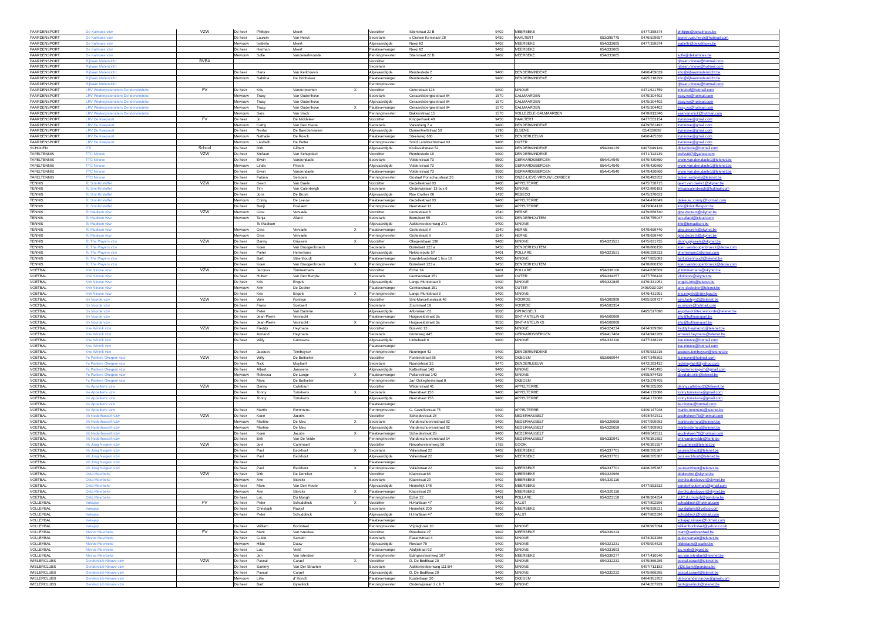| PAARDENSPORT | De Kalmoes vzw | VZW | De heer | Philippe | Meert | | Voorzitter | Stierstraat 22 B | 9402 | MEERBEKE | | 0477/358374 | philippe@dekalmoes.be |
| PAARDENSPORT | De Kalmoes vzw | | De heer | Laurein | Van Herck | | Secretaris | s Graven Kerselaar 28 | 9450 | HAALTERT | 053/395775 | 0476/529657 | laurein.van.herck@hotmail.com |
| PAARDENSPORT | De Kalmoes vzw | | Mevrouw | Isabelle | Meert | | Afgevaardigde | Neep 82 | 9402 | MEERBEKE | 054/333665 | 0477/358374 | isabelle@dekalmoes.be |
| PAARDENSPORT | De Kalmoes vzw | | De heer | Herman | Meert | | Plaatsvervanger | Neep 82 | 9402 | MEERBEKE | 054/333665 | | |
| PAARDENSPORT | De Kalmoes vzw | | Mevrouw | Sofie | Vandekerkvoorde | | Penningmeester | Stierstraat 22 B | 9402 | MEERBEKE | 054/333665 | | sofie@dekalmoes.be |
| PAARDENSPORT | Rijbaan Molenzicht | BVBA | | | | | Voorzitter | | | | | | rijbaan.ninove@hotmail.com |
| PAARDENSPORT | Rijbaan Molenzicht | | | | | | Secretaris | | | | | | rijbaan.ninove@hotmail.com |
| PAARDENSPORT | Rijbaan Molenzicht | | De heer | Hans | Van Kerkhoven | | Afgevaardigde | Rendestede 2 | 9400 | DENDERWINDEKE | | 0496/459039 | info@rijbaanmolenzicht.be |
| PAARDENSPORT | Rijbaan Molenzicht | | Mevrouw | Sabrina | De Dobbeleer | | Plaatsvervanger | Rendestede 2 | 9400 | DENDERWINDEKE | | 0495/218299 | info@rijbaanmolenzicht.be |
| PAARDENSPORT | Rijbaan Molenzicht | | | | | | Penningmeester | | | | | | rijbaan.ninove@hotmail.com |
| PAARDENSPORT | LRV Wedergrateruiters Denderwindeke | FV | De heer | Kris | Vanderpoorten | X | Voorzitter | Outerstraat 124 | 9400 | NINOVE | | 0471/621759 | kritrahof@hotmail.com |
| PAARDENSPORT | LRV Wedergrateruiters Denderwindeke | | Mevrouw | Tracy | Van Oudenhove | | Secretaris | Geraardsbergsestraat 84 | 1570 | GALMAARDEN | | 0475/304402 | tracy.vo@hotmail.com |
| PAARDENSPORT | LRV Wedergrateruiters Denderwindeke | | Mevrouw | Tracy | Van Oudenhove | | Afgevaardigde | Geraardsbergsestraat 84 | 1570 | GALMAARDEN | | 0475/304402 | tracy.vo@hotmail.com |
| PAARDENSPORT | LRV Wedergrateruiters Denderwindeke | | Mevrouw | Tracy | Van Oudenhove | X | Plaatsvervanger | Geraardsbergsestraat 84 | 1570 | GALMAARDEN | | 0475/304402 | tracy.vo@hotmail.com |
| PAARDENSPORT | LRV Wedergrateruiters Denderwindeke | | Mevrouw | Sara | Van Snick | | Penningmeester | Bakkerstraat 15 | 1570 | VOLLEZELE-GALMAARDEN | | 0478/813340 | saarvansnick@hotmail.com |
| PAARDENSPORT | LRV De Koepoort | FV | De heer | Jo | De Middeleer | | Voorzitter | Knipperhoek 48 | 9450 | HAALTERT | | 0477/553154 | lrvninove@gmail.com |
| PAARDENSPORT | LRV De Koepoort | | Mevrouw | Cathy | Van Den Haute | | Secretaris | Varenberg 7 a | 9400 | DENDERWINDEKE | | 0479/561492 | lrvninove@gmail.com |
| PAARDENSPORT | LRV De Koepoort | | De heer | Nestor | De Baerdemaeker | | Afgevaardigde | Domentveltstraat 50 | 1790 | ELSENE | | 02/4528082 | lrvninove@gmail.com |
| PAARDENSPORT | LRV De Koepoort | | Mevrouw | Nathalie | De Roeck | | Plaatsvervanger | Steenweg 660 | 9470 | DENDERLEEUW | | 0496/425330 | lrvninove@gmail.com |
| PAARDENSPORT | LRV De Koepoort | | Mevrouw | Liesbeth | De Petter | | Penningmeester | Smid Lambrechtstraat 93 | 9406 | OUTER | | | lrvninove@gmail.com |
| SCHOLEN | PTI | School | De heer | Dirk | Glibert | | Afgevaardigde | Kruisveldstraat 52 | 9400 | DENDERWINDEKE | 054/334139 | 0497/049149 | dirkenlucie@hotmail.com |
| TAFELTENNIS | TTC Ninove | VZW | De heer | Stefaan | Van Schepdael | | Voorzitter | Rendestede 19 | 9400 | DENDERWINDEKE | | 0471/113139 | stefvs007@yahoo.com |
| TAFELTENNIS | TTC Ninove | | De heer | Erwin | Vandendaele | | Secretaris | Volderstraat 73 | 9500 | GERAARDSBERGEN | 054/414540 | 0479/430860 | erwin.van.den.daele1@telenet.be |
| TAFELTENNIS | TTC Ninove | | Mevrouw | Linda | Prieels | | Afgevaardigde | Volderstraat 73 | 9500 | GERAARDSBERGEN | 054/414540 | 0479/430860 | erwin.van.den.daele1@telenet.be |
| TAFELTENNIS | TTC Ninove | | De heer | Erwin | Vandendaele | | Plaatsvervanger | Volderstraat 73 | 9500 | GERAARDSBERGEN | 054/414540 | 0479/430860 | erwin.van.den.daele1@telenet.be |
| TAFELTENNIS | TTC Ninove | | De heer | Fabien | Sempels | | Penningmeester | Gustaaf Ponschaustraat 26 | 1760 | ONZE-LIEVE-VROUW LOMBEEK | | 0476/492852 | fabien.sempels@telenet.be |
| TENNIS | Tc Sint-Kristoffel | VZW | De heer | Geert | Van Daele | | Voorzitter | Gezellestraat 83 | 9400 | APPELTERRE | | 0475/728715 | geert.van.daele1@skynet.be |
| TENNIS | Tc Sint-Kristoffel | | De heer | Tim | Van Calenbergh | | Secretaris | Onderwijslaan 13 bus 6 | 9400 | NINOVE | | 0472/880183 | timvancalenbergh@hotmail.com |
| TENNIS | Tc Sint-Kristoffel | | De heer | Joris | De Bruyn | | Afgevaardigde | Rue Crollies 66 | 1430 | REBECQ | | 0475/370623 | |
| TENNIS | Tc Sint-Kristoffel | | Mevrouw | Conny | De Leeuw | | Plaatsvervanger | Gezellestraat 83 | 9400 | APPELTERRE | | 0474/476849 | deleeuw_conny@hotmail.com |
| TENNIS | Tc Sint-Kristoffel | | De heer | Benji | Poelaert | | Penningmeester | Neerstraat 13 | 9400 | APPELTERRE | | 0479/404118 | info@kristoffelsport.be |
| TENNIS | Tc Madison vzw | VZW | Mevrouw | Gina | Vervaele | | Voorzitter | Grotestraat 8 | 1540 | HERNE | | 0479/658740 | gina.decrem@skynet.be |
| TENNIS | Tc Madison vzw | | Mevrouw | Tanja | Allard | | Secretaris | Borrekent 55 | 9450 | DENDERHOUTEM | | 0478/755047 | tan.allard@icloud.com |
| TENNIS | Tc Madison vzw | | | Tc Madison | | | Afgevaardigde | Aalstersesteenweg 271 | 9400 | NINOVE | | | info@tcmadison.be |
| TENNIS | Tc Madison vzw | | Mevrouw | Gina | Vervaele | X | Plaatsvervanger | Grotestraat 8 | 1540 | HERNE | | 0479/658740 | gina.decrem@skynet.be |
| TENNIS | Tc Madison vzw | | Mevrouw | Gina | Vervaele | | Penningmeester | Grotestraat 8 | 1540 | HERNE | | 0479/658740 | gina.decrem@skynet.be |
| TENNIS | Tc The Players vzw | VZW | De heer | Danny | Grijseels | X | Voorzitter | Okegembaan 196 | 9400 | NINOVE | 054/321521 | 0475/631735 | danny.grijseels@skynet.be |
| TENNIS | Tc The Players vzw | | De heer | Koen | Van Droogenbroeck | | Secretaris | Borrekent 123 a | 9450 | DENDERHOUTEM | | 0478/880150 | koen.vandroogenbroeck@dexia.com |
| TENNIS | Tc The Players vzw | | De heer | Pieter | Herremans | | Afgevaardigde | Nekkerspute 57 | 9401 | POLLARE | 054/321521 | 0486/259233 | pherremans1@gmail.com |
| TENNIS | Tc The Players vzw | | De heer | Bart | Steenhoudt | | Plaatsvervanger | Kaardeloodstraat 1 bus 10 | 9400 | NINOVE | | 0477/825083 | bart.steenhoudt@telenet.be |
| TENNIS | Tc The Players vzw | | De heer | Koen | Van Droogenbroeck | X | Penningmeester | Borrekent 123 a | 9450 | DENDERHOUTEM | | 0478/880150 | koen.vandroogenbroeck@dexia.com |
| VOETBAL | Kvk Ninove vzw | VZW | De heer | Jacques | Timmermans | | Voorzitter | Echel 34 | 9401 | POLLARE | 054/338106 | 0494/636509 | jd.timmermans@skynet.be |
| VOETBAL | Kvk Ninove vzw | | De heer | Hubert | Van Den Berghe | | Secretaris | Gentsestraat 151 | 9406 | OUTER | 054/334257 | 0477/766426 | Vkninove@skynet.be |
| VOETBAL | Kvk Ninove vzw | | De heer | Kris | Engels | | Afgevaardigde | Lange Muntstraat 3 | 9400 | NINOVE | 054/322845 | 0476/431951 | engels.kris@telenet.be |
| VOETBAL | Kvk Ninove vzw | | Mevrouw | Ann | De Decker | | Plaatsvervanger | Gentsestraat 151 | 9406 | OUTER | | 0496/033 034 | ann_dedecker@telenet.be |
| VOETBAL | Kvk Ninove vzw | | De heer | Kris | Engels | X | Penningmeester | Lange Muntstraat 3 | 9400 | NINOVE | | 0476/431951 | kris.engels@riziv.fgov.be |
| VOETBAL | Sv Voorde vzw | VZW | De heer | Wim | Fonteyn | | Voorzitter | Sint-Marcellusstraat 46 | 9400 | VOORDE | 054/300998 | 0495/509727 | wim.fonteyn2@telenet.be |
| VOETBAL | Sv Voorde vzw | | De heer | Frans | Soetaert | | Secretaris | Zuurstraat 19 | 9400 | VOORDE | 054/503354 | | sv.ninove@hotmail.com |
| VOETBAL | Sv Voorde vzw | | De heer | Peter | Van Damme | | Afgevaardigde | Alfonslaan 63 | 9500 | OPHASSELT | | 0495/517890 | jeugdvoorzitter.svvoorde@telenet.be |
| VOETBAL | Sv Voorde vzw | | De heer | Jean-Pierre | Verstockt | | Plaatsvervanger | Huigeveldstraat 3a | 9550 | SINT-ANTELINKS | 054/500068 | | info@hofmansport.be |
| VOETBAL | Sv Voorde vzw | | De heer | Jean-Pierre | Verstockt | X | Penningmeester | Huigeveldstraat 3a | 9550 | SINT-ANTELINKS | 054/500068 | | info@hofmansport.be |
| VOETBAL | Kve Winnik vzw | VZW | De heer | Freddy | Heymans | | Voorzitter | Bosveld 13 | 9400 | NINOVE | 054/324274 | 0474/939390 | freddy.heymans1@telenet.be |
| VOETBAL | Kve Winnik vzw | | De heer | Armand | Heymans | | Secretaris | Groteweg 445 | 9500 | GERAARDSBERGEN | 054/417464 | 0474/942269 | armand.heymans@telenet.be |
| VOETBAL | Kve Winnik vzw | | De heer | Willy | Goossens | | Afgevaardigde | Linkebeek 6 | 9400 | NINOVE | 054/333110 | 0477/338219 | kve.ninove@hotmail.com |
| VOETBAL | Kve Winnik vzw | | | | | | Plaatsvervanger | | | | | | kve.ninove@hotmail.com |
| VOETBAL | Kve Winnik vzw | | De heer | Jacques | Tembuyser | | Penningmeester | Neuringen 42 | 9400 | DENDERWINDEKE | | 0475/933216 | jacques.tembuyser@telenet.be |
| VOETBAL | Fc Panters Okegem vzw | VZW | De heer | Willy | De Boitselier | | Voorzitter | Fonteinstraat 68 | 9400 | OKEGEM | 053/666944 | 0497/348302 | fc.ninove@hotmail.com |
| VOETBAL | Fc Panters Okegem vzw | | De heer | Nick | Muylaert | | Secretaris | Noordstraat 35 | 9470 | DENDERLEEUW | | 0472/263432 | nickmuylaert@yahoo.com |
| VOETBAL | Fc Panters Okegem vzw | | De heer | Albert | Janssens | | Afgevaardigde | Kattestraat 143 | 9400 | NINOVE | | 0477/441495 | fcpantersokegem@gmail.com |
| VOETBAL | Fc Panters Okegem vzw | | Mevrouw | Rebecca | De Lange | X | Plaatsvervanger | Pollarestraat 140 | 9400 | NINOVE | | 0495/874439 | david.de.ville@telenet.be |
| VOETBAL | Fc Panters Okegem vzw | | De heer | Marc | De Boitselier | | Penningmeester | Jan Ockeghemstraat 8 | 9400 | OKEGEM | | 0473/279705 | |
| VOETBAL | Ke Appelterre vzw | VZW | De heer | Danny | Callebaut | | Voorzitter | Wilderstraat 41 | 9400 | APPELTERRE | | 0478/205200 | danny.callebaut2@telenet.be |
| VOETBAL | Ke Appelterre vzw | | De heer | Tonny | Torrekens | X | Secretaris | Neerstraat 156 | 9400 | APPELTERRE | | 0494/173086 | tonny.torrekens@gmail.com |
| VOETBAL | Ke Appelterre vzw | | De heer | Tonny | Torrekens | | Afgevaardigde | Neerstraat 156 | 9400 | APPELTERRE | | 0494/173086 | tonny.torrekens@gmail.com |
| VOETBAL | Ke Appelterre vzw | | | | | | Plaatsvervanger | | | | | | ke.ninove@hotmail.com |
| VOETBAL | Ke Appelterre vzw | | De heer | Martin | Rommens | | Penningmeester | G. Gezellestraat 75 | 9400 | APPELTERRE | | 0499/147948 | martin.rommens@telenet.be |
| VOETBAL | Vk Nederhasselt vzw | VZW | De heer | Koen | Jacobs | | Voorzitter | Scheidestraat 28 | 9400 | NEDERHASSELT | | 0498/542511 | jacobskoen76@hotmail.com |
| VOETBAL | Vk Nederhasselt vzw | | Mevrouw | Martine | De Meu | X | Secretaris | Vanderschuerenstraat 92 | 9400 | NEDERHASSELT | 054/326058 | 0497/909983 | martinedemeu@telenet.be |
| VOETBAL | Vk Nederhasselt vzw | | Mevrouw | Martine | De Meu | | Afgevaardigde | Vanderschuerenstraat 92 | 9400 | NEDERHASSELT | 054/326058 | 0497/909983 | martinedemeu@telenet.be |
| VOETBAL | Vk Nederhasselt vzw | | De heer | Koen | Jacobs | X | Plaatsvervanger | Scheidestraat 28 | 9400 | NEDERHASSELT | | 0498/542511 | jacobskoen76@hotmail.com |
| VOETBAL | Vk Nederhasselt vzw | | De heer | Erik | Van De Velde | | Penningmeester | Vanderschuerenstraat 14 | 9400 | NEDERHASSELT | 054/330941 | 0479/381652 | erik.vandevelde@fsmb.be |
| VOETBAL | Vk Jong Neigem vzw | VZW | De heer | Joel | Cammaert | | Voorzitter | Ninoofsesteenweg 56 | 1755 | GOOIK | | 0476/391557 | eric.ameys@telenet.be |
| VOETBAL | Vk Jong Neigem vzw | | De heer | Paul | Eeckhout | X | Secretaris | Valleistraat 22 | 9402 | MEERBEKE | 054/337701 | 0498/285387 | pauleeckhout@telenet.be |
| VOETBAL | Vk Jong Neigem vzw | | De heer | Paul | Eeckhout | | Afgevaardigde | Valleistraat 22 | 9402 | MEERBEKE | 054/337701 | 0498/285387 | paul.eeckhout@telenet.be |
| VOETBAL | Vk Jong Neigem vzw | | De heer | | | | Plaatsvervanger | | | | | | |
| VOETBAL | Vk Jong Neigem vzw | | De heer | Paul | Eeckhout | X | Penningmeester | Valleistraat 22 | 9402 | MEERBEKE | 054/337701 | 0498/285387 | pauleeckhout@telenet.be |
| VOETBAL | Osta Meerbeke | VZW | De heer | Dirk | De Doncker | | Voorzitter | Klapstraat 66 | 9402 | MEERBEKE | 054/324966 | | dddoncker@skynet.be |
| VOETBAL | Osta Meerbeke | | Mevrouw | Ann | Sterckx | | Secretaris | Klapstraat 29 | 9402 | MEERBEKE | 054/320116 | | sterckx.desloover@skynet.be |
| VOETBAL | Osta Meerbeke | | De heer | Marc | Van Den Houte | | Afgevaardigde | Hemelrijk 148 | 9402 | MEERBEKE | | 0477/553532 | vandenhoutemarc@gmail.com |
| VOETBAL | Osta Meerbeke | | Mevrouw | Ann | Sterckx | X | Plaatsvervanger | Klapstraat 29 | 9402 | MEERBEKE | 054/320116 | | sterckx.desloover@skynet.be |
| VOETBAL | Osta Meerbeke | | De heer | Luc | Du Mongh | | Penningmeester | Echel 22 | 9401 | POLLARE | 054/323158 | 0478/364254 | LUC.du.mongh@pandora.be |
| VOLLEYBAL | Vokajap | FV | De heer | Peter | Schuddinck | X | Voorzitter | H.Hartlaan 47 | 9300 | AALST | | 0497/802596 | schuddinck@hotmail.com |
| VOLLEYBAL | Vokajap | | De heer | Christoph | Ravijst | | Secretaris | Hemelrijk 200 | 9402 | MEERBEKE | | 0476/928221 | ravistgitarist@yahoo.com |
| VOLLEYBAL | Vokajap | | De heer | Peter | Schuddinck | | Afgevaardigde | H.Hartlaan 47 | 9300 | AALST | | 0497/802596 | schuddinck@hotmail.com |
| VOLLEYBAL | Vokajap | | | | | | Plaatsvervanger | | | | | | vokajap.ninove@hotmail.com |
| VOLLEYBAL | Vokajap | | De heer | William | Bockstael | | Penningmeester | Vrijdaghoek 20 | 9400 | NINOVE | | 0478/997094 | williambockstael@yahoo.co.uk |
| VOLLEYBAL | Mevoc Meerbeke | FV | De heer | Marc | Van Isterdael | | Voorzitter | Roesbeke 27 | 9402 | MEERBEKE | 054/339224 | | marc@vanisterdael.be |
| VOLLEYBAL | Mevoc Meerbeke | | De heer | Guido | Samain | | Secretaris | Fazantstraat 4 | 9400 | NINOVE | | 0474/393286 | guido.samain@telenet.be |
| VOLLEYBAL | Mevoc Meerbeke | | Mevrouw | Hilde | Dauw | | Afgevaardigde | Roslaer 79 | 9400 | NINOVE | 054/321231 | 0479/904625 | hildedauw@scarlet.be |
| VOLLEYBAL | Mevoc Meerbeke | | De heer | Luc | Verlé | | Plaatsvervanger | Abdijstraat 52 | 9400 | NINOVE | 054/331693 | | luc.verle@bpost.be |
| VOLLEYBAL | Mevoc Meerbeke | | De heer | Jan | Van Isterdael | | Penningmeester | Edingsesteenweg 107 | 9402 | MEERBEKE | 054/338277 | 0477/416540 | jan.van.isterdael@telenet.be |
| WIELERCLUBS | Denderclub Ninove vzw | VZW | De heer | Pascal | Carael | X | Voorzitter | D. De Bodtkaai 20 | 9400 | NINOVE | 054/332232 | 0475/866285 | pascal.carael@telenet.be |
| WIELERCLUBS | Denderclub Ninove vzw | | De heer | Sammy | Van Der Straeten | | Secretaris | Aalstersesteenweg 111 B4 | 9400 | NINOVE | | 0497/713182 | VDS.Sam@pandora.be |
| WIELERCLUBS | Denderclub Ninove vzw | | De heer | Pascal | Carael | | Afgevaardigde | D. De Bodtkaai 20 | 9400 | NINOVE | 054/332232 | 0475/866285 | pascal.carael@telenet.be |
| WIELERCLUBS | Denderclub Ninove vzw | | Mevrouw | Lillie | d' Hondt | | Plaatsvervanger | Kouterbaan 30 | 9400 | OKEGEM | | 0484/951952 | de.koriander.ninove@gmail.com |
| WIELERCLUBS | Denderclub Ninove vzw | | De heer | Bart | Gyselinck | | Penningmeester | Onderwijslaan 2 c b 7 | 9400 | NINOVE | | 0474/207939 | bart-gyselinck@telenet.be |